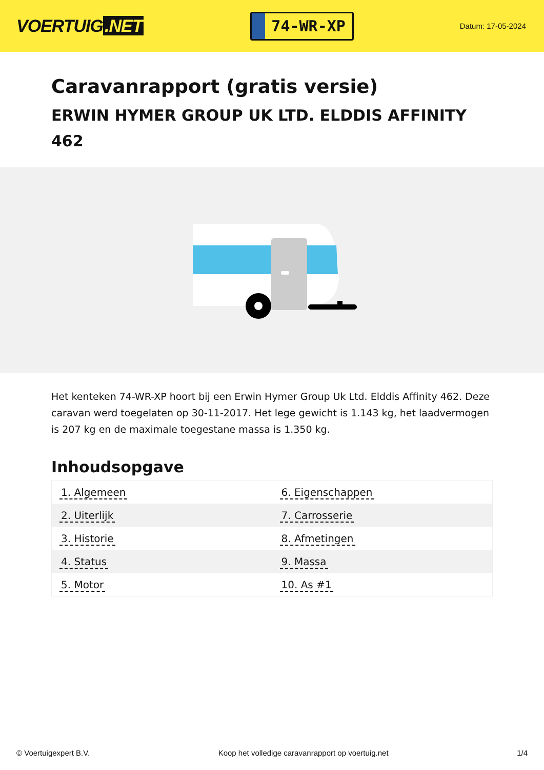VOERTUIG.NET
74-WR-XP
Datum: 17-05-2024
Caravanrapport (gratis versie)
ERWIN HYMER GROUP UK LTD. ELDDIS AFFINITY 462
Het kenteken 74-WR-XP hoort bij een Erwin Hymer Group Uk Ltd. Elddis Affinity 462. Deze caravan werd toegelaten op 30-11-2017. Het lege gewicht is 1.143 kg, het laadvermogen is 207 kg en de maximale toegestane massa is 1.350 kg.
Inhoudsopgave
| 1. Algemeen | 6. Eigenschappen |
| 2. Uiterlijk | 7. Carrosserie |
| 3. Historie | 8. Afmetingen |
| 4. Status | 9. Massa |
| 5. Motor | 10. As #1 |
© Voertuigexpert B.V. Koop het volledige caravanrapport op voertuig.net 1/4